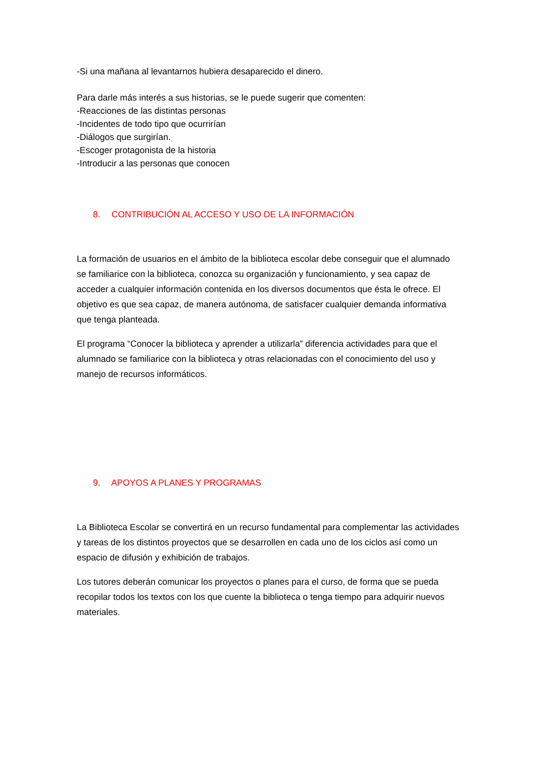-Si una mañana al levantarnos hubiera desaparecido el dinero.
Para darle más interés a sus historias, se le puede sugerir que comenten:
-Reacciones de las distintas personas
-Incidentes de todo tipo que ocurrirían
-Diálogos que surgirían.
-Escoger protagonista de la historia
-Introducir a las personas que conocen
8. CONTRIBUCIÓN AL ACCESO Y USO DE LA INFORMACIÓN
La formación de usuarios en el ámbito de la biblioteca escolar debe conseguir que el alumnado se familiarice con la biblioteca, conozca su organización y funcionamiento, y sea capaz de acceder a cualquier información contenida en los diversos documentos que ésta le ofrece. El objetivo es que sea capaz, de manera autónoma, de satisfacer cualquier demanda informativa que tenga planteada.
El programa “Conocer la biblioteca y aprender a utilizarla” diferencia actividades para que el alumnado se familiarice con la biblioteca y otras relacionadas con el conocimiento del uso y manejo de recursos informáticos.
9. APOYOS A PLANES Y PROGRAMAS
La Biblioteca Escolar se convertirá en un recurso fundamental para complementar las actividades y tareas de los distintos proyectos que se desarrollen en cada uno de los ciclos así como un espacio de difusión y exhibición de trabajos.
Los tutores deberán comunicar los proyectos o planes para el curso, de forma que se pueda recopilar todos los textos con los que cuente la biblioteca o tenga tiempo para adquirir nuevos materiales.